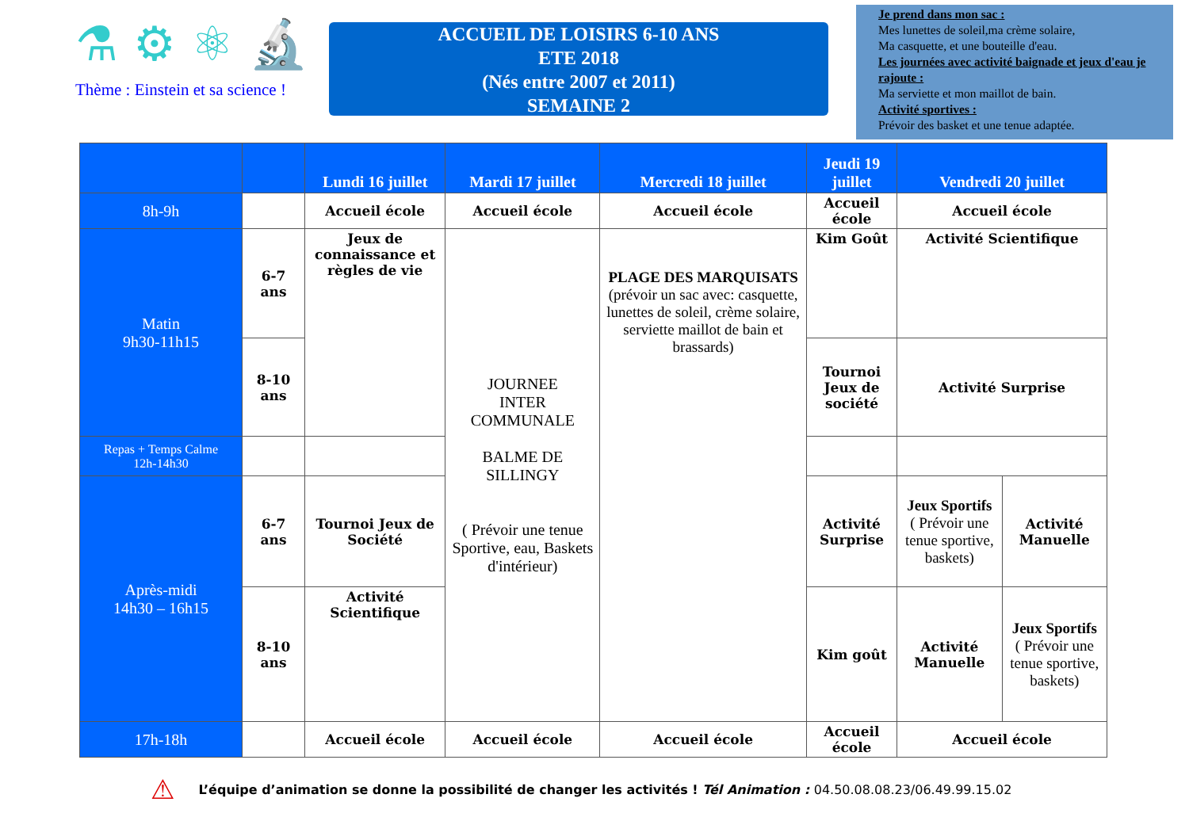⚗ ⚙ ⚛ 🔬
Thème : Einstein et sa science !
ACCUEIL DE LOISIRS 6-10 ANS
ETE 2018
(Nés entre 2007 et 2011)
SEMAINE 2
Je prend dans mon sac :
Mes lunettes de soleil,ma crème solaire,
Ma casquette, et une bouteille d'eau.
Les journées avec activité baignade et jeux d'eau je rajoute :
Ma serviette et mon maillot de bain.
Activité sportives :
Prévoir des basket et une tenue adaptée.
| | | Lundi 16 juillet | Mardi 17 juillet | Mercredi 18 juillet | Jeudi 19 juillet | Vendredi 20 juillet | |
| --- | --- | --- | --- | --- | --- | --- | --- |
| 8h-9h | | Accueil école | Accueil école | Accueil école | Accueil école | Accueil école | |
| Matin 9h30-11h15 | 6-7 ans | Jeux de connaissance et règles de vie | JOURNEE INTER COMMUNALE BALME DE SILLINGY ( Prévoir une tenue Sportive, eau, Baskets d'intérieur) | PLAGE DES MARQUISATS (prévoir un sac avec: casquette, lunettes de soleil, crème solaire, serviette maillot de bain et brassards) | Kim Goût | Activité Scientifique | |
| | 8-10 ans | | | | Tournoi Jeux de société | Activité Surprise | |
| Repas + Temps Calme 12h-14h30 | | | | | | | |
| Après-midi 14h30 – 16h15 | 6-7 ans | Tournoi Jeux de Société | | | Activité Surprise | Jeux Sportifs ( Prévoir une tenue sportive, baskets) | Activité Manuelle |
| | 8-10 ans | Activité Scientifique | | | Kim goût | Activité Manuelle | Jeux Sportifs ( Prévoir une tenue sportive, baskets) |
| 17h-18h | | Accueil école | Accueil école | Accueil école | Accueil école | Accueil école | |
⚠ L’équipe d’animation se donne la possibilité de changer les activités ! Tél Animation : 04.50.08.08.23/06.49.99.15.02